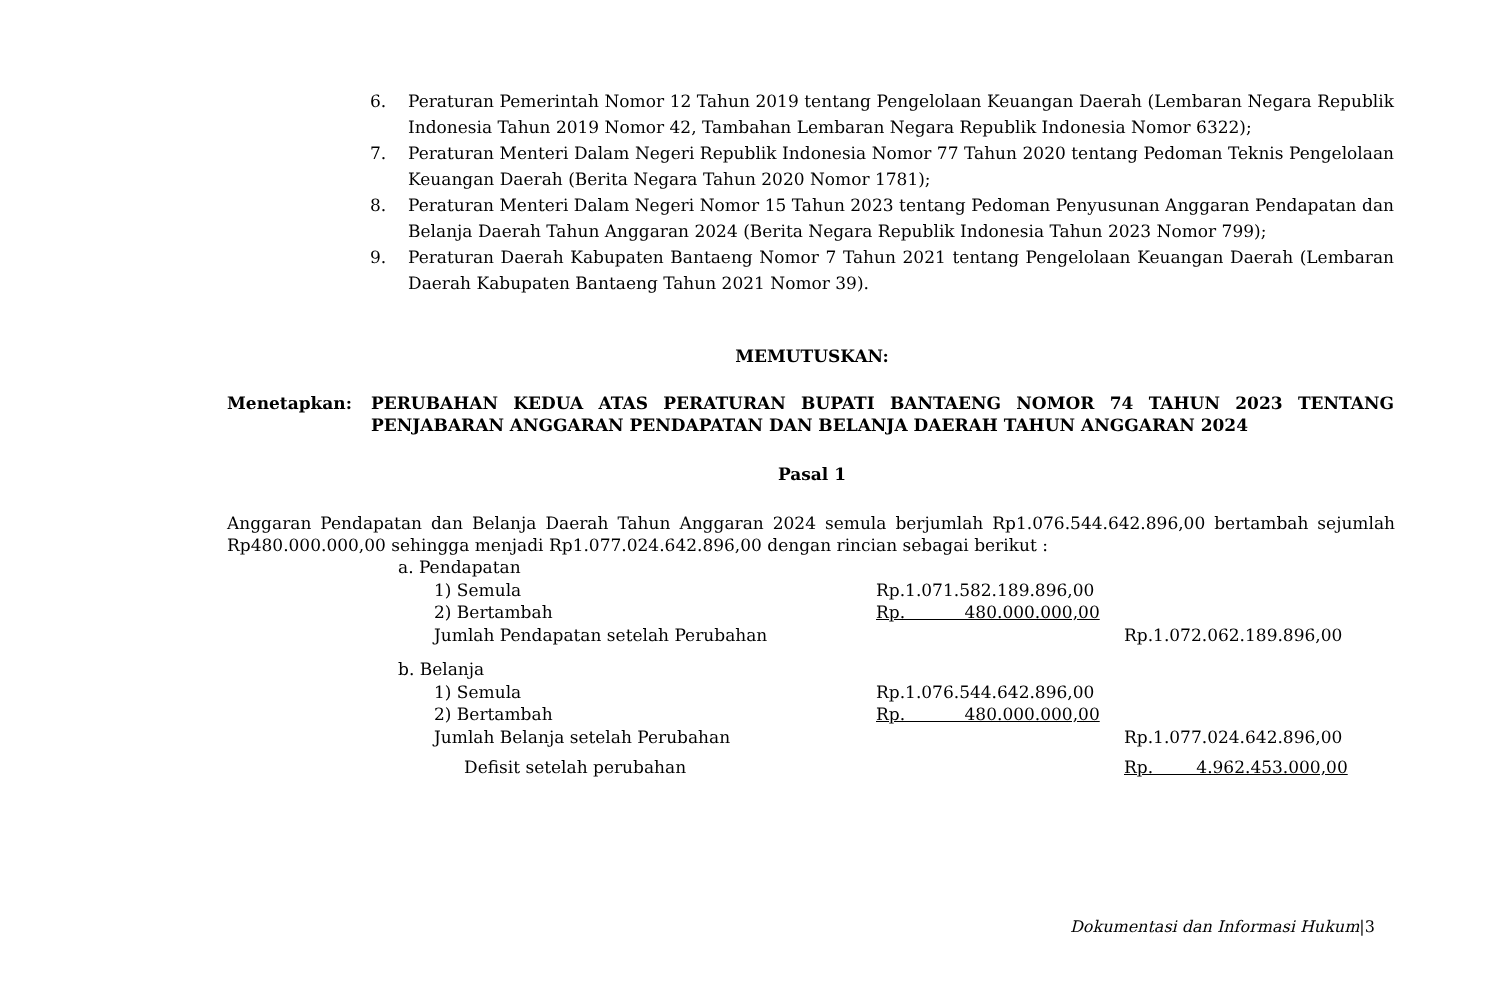6. Peraturan Pemerintah Nomor 12 Tahun 2019 tentang Pengelolaan Keuangan Daerah (Lembaran Negara Republik Indonesia Tahun 2019 Nomor 42, Tambahan Lembaran Negara Republik Indonesia Nomor 6322);
7. Peraturan Menteri Dalam Negeri Republik Indonesia Nomor 77 Tahun 2020 tentang Pedoman Teknis Pengelolaan Keuangan Daerah (Berita Negara Tahun 2020 Nomor 1781);
8. Peraturan Menteri Dalam Negeri Nomor 15 Tahun 2023 tentang Pedoman Penyusunan Anggaran Pendapatan dan Belanja Daerah Tahun Anggaran 2024 (Berita Negara Republik Indonesia Tahun 2023 Nomor 799);
9. Peraturan Daerah Kabupaten Bantaeng Nomor 7 Tahun 2021 tentang Pengelolaan Keuangan Daerah (Lembaran Daerah Kabupaten Bantaeng Tahun 2021 Nomor 39).
MEMUTUSKAN:
Menetapkan: PERUBAHAN KEDUA ATAS PERATURAN BUPATI BANTAENG NOMOR 74 TAHUN 2023 TENTANG PENJABARAN ANGGARAN PENDAPATAN DAN BELANJA DAERAH TAHUN ANGGARAN 2024
Pasal 1
Anggaran Pendapatan dan Belanja Daerah Tahun Anggaran 2024 semula berjumlah Rp1.076.544.642.896,00 bertambah sejumlah Rp480.000.000,00 sehingga menjadi Rp1.077.024.642.896,00 dengan rincian sebagai berikut :
| a. Pendapatan | | | |
| | 1) Semula | Rp.1.071.582.189.896,00 | |
| | 2) Bertambah | Rp. 480.000.000,00 | |
| | Jumlah Pendapatan setelah Perubahan | | Rp.1.072.062.189.896,00 |
| b. Belanja | | | |
| | 1) Semula | Rp.1.076.544.642.896,00 | |
| | 2) Bertambah | Rp. 480.000.000,00 | |
| | Jumlah Belanja setelah Perubahan | | Rp.1.077.024.642.896,00 |
| | Defisit setelah perubahan | | Rp. 4.962.453.000,00 |
Dokumentasi dan Informasi Hukum|3